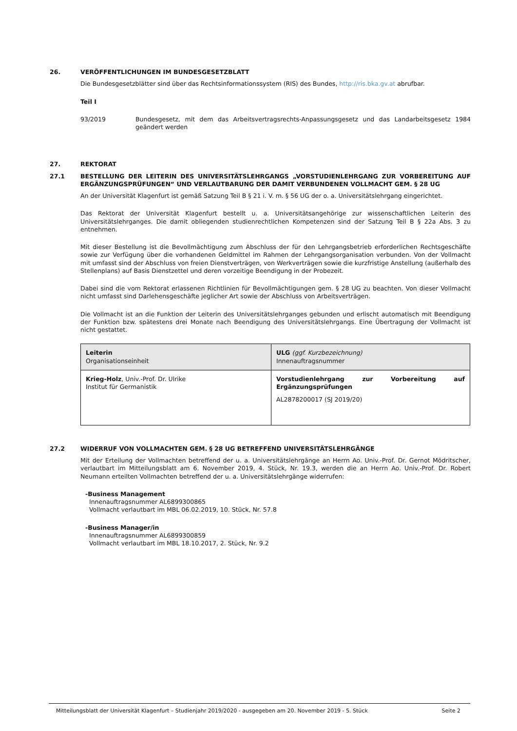26. VERÖFFENTLICHUNGEN IM BUNDESGESETZBLATT
Die Bundesgesetzblätter sind über das Rechtsinformationssystem (RIS) des Bundes, http://ris.bka.gv.at abrufbar.
Teil I
93/2019 Bundesgesetz, mit dem das Arbeitsvertragsrechts-Anpassungsgesetz und das Landarbeitsgesetz 1984 geändert werden
27. REKTORAT
27.1 BESTELLUNG DER LEITERIN DES UNIVERSITÄTSLEHRGANGS „VORSTUDIENLEHRGANG ZUR VORBEREITUNG AUF ERGÄNZUNGSPRÜFUNGEN“ UND VERLAUTBARUNG DER DAMIT VERBUNDENEN VOLLMACHT GEM. § 28 UG
An der Universität Klagenfurt ist gemäß Satzung Teil B § 21 i. V. m. § 56 UG der o. a. Universitätslehrgang eingerichtet.
Das Rektorat der Universität Klagenfurt bestellt u. a. Universitätsangehörige zur wissenschaftlichen Leiterin des Universitätslehrganges. Die damit obliegenden studienrechtlichen Kompetenzen sind der Satzung Teil B § 22a Abs. 3 zu entnehmen.
Mit dieser Bestellung ist die Bevollmächtigung zum Abschluss der für den Lehrgangsbetrieb erforderlichen Rechtsgeschäfte sowie zur Verfügung über die vorhandenen Geldmittel im Rahmen der Lehrgangsorganisation verbunden. Von der Vollmacht mit umfasst sind der Abschluss von freien Dienstverträgen, von Werkverträgen sowie die kurzfristige Anstellung (außerhalb des Stellenplans) auf Basis Dienstzettel und deren vorzeitige Beendigung in der Probezeit.
Dabei sind die vom Rektorat erlassenen Richtlinien für Bevollmächtigungen gem. § 28 UG zu beachten. Von dieser Vollmacht nicht umfasst sind Darlehensgeschäfte jeglicher Art sowie der Abschluss von Arbeitsverträgen.
Die Vollmacht ist an die Funktion der Leiterin des Universitätslehrganges gebunden und erlischt automatisch mit Beendigung der Funktion bzw. spätestens drei Monate nach Beendigung des Universitätslehrgangs. Eine Übertragung der Vollmacht ist nicht gestattet.
| Leiterin Organisationseinheit | ULG (ggf. Kurzbezeichnung) Innenauftragsnummer |
| Krieg-Holz , Univ.-Prof. Dr. Ulrike Institut für Germanistik | Vorstudienlehrgang zur Vorbereitung auf Ergänzungsprüfungen AL2878200017 (SJ 2019/20) |
27.2 WIDERRUF VON VOLLMACHTEN GEM. § 28 UG BETREFFEND UNIVERSITÄTSLEHRGÄNGE
Mit der Erteilung der Vollmachten betreffend der u. a. Universitätslehrgänge an Herrn Ao. Univ.-Prof. Dr. Gernot Mödritscher, verlautbart im Mitteilungsblatt am 6. November 2019, 4. Stück, Nr. 19.3, werden die an Herrn Ao. Univ.-Prof. Dr. Robert Neumann erteilten Vollmachten betreffend der u. a. Universitätslehrgänge widerrufen:
-Business Management
Innenauftragsnummer AL6899300865
Vollmacht verlautbart im MBL 06.02.2019, 10. Stück, Nr. 57.8
-Business Manager/in
Innenauftragsnummer AL6899300859
Vollmacht verlautbart im MBL 18.10.2017, 2. Stück, Nr. 9.2
Mitteilungsblatt der Universität Klagenfurt – Studienjahr 2019/2020 - ausgegeben am 20. November 2019 - 5. Stück Seite 2